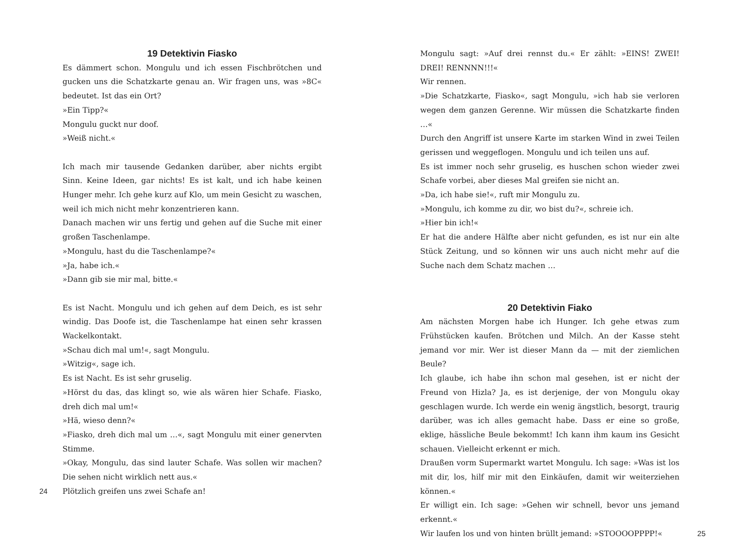19 Detektivin Fiasko
Es dämmert schon. Mongulu und ich essen Fischbrötchen und gucken uns die Schatzkarte genau an. Wir fragen uns, was »8C« bedeutet. Ist das ein Ort?
»Ein Tipp?«
Mongulu guckt nur doof.
»Weiß nicht.«
Ich mach mir tausende Gedanken darüber, aber nichts ergibt Sinn. Keine Ideen, gar nichts! Es ist kalt, und ich habe keinen Hunger mehr. Ich gehe kurz auf Klo, um mein Gesicht zu waschen, weil ich mich nicht mehr konzentrieren kann.
Danach machen wir uns fertig und gehen auf die Suche mit einer großen Taschenlampe.
»Mongulu, hast du die Taschenlampe?«
»Ja, habe ich.«
»Dann gib sie mir mal, bitte.«
Es ist Nacht. Mongulu und ich gehen auf dem Deich, es ist sehr windig. Das Doofe ist, die Taschenlampe hat einen sehr krassen Wackelkontakt.
»Schau dich mal um!«, sagt Mongulu.
»Witzig«, sage ich.
Es ist Nacht. Es ist sehr gruselig.
»Hörst du das, das klingt so, wie als wären hier Schafe. Fiasko, dreh dich mal um!«
»Hä, wieso denn?«
»Fiasko, dreh dich mal um …«, sagt Mongulu mit einer genervten Stimme.
»Okay, Mongulu, das sind lauter Schafe. Was sollen wir machen? Die sehen nicht wirklich nett aus.«
24 Plötzlich greifen uns zwei Schafe an!
Mongulu sagt: »Auf drei rennst du.« Er zählt: »EINS! ZWEI! DREI! RENNNN!!!«
Wir rennen.
»Die Schatzkarte, Fiasko«, sagt Mongulu, »ich hab sie verloren wegen dem ganzen Gerenne. Wir müssen die Schatzkarte finden …«
Durch den Angriff ist unsere Karte im starken Wind in zwei Teilen gerissen und weggeflogen. Mongulu und ich teilen uns auf.
Es ist immer noch sehr gruselig, es huschen schon wieder zwei Schafe vorbei, aber dieses Mal greifen sie nicht an.
»Da, ich habe sie!«, ruft mir Mongulu zu.
»Mongulu, ich komme zu dir, wo bist du?«, schreie ich.
»Hier bin ich!«
Er hat die andere Hälfte aber nicht gefunden, es ist nur ein alte Stück Zeitung, und so können wir uns auch nicht mehr auf die Suche nach dem Schatz machen …
20 Detektivin Fiako
Am nächsten Morgen habe ich Hunger. Ich gehe etwas zum Frühstücken kaufen. Brötchen und Milch. An der Kasse steht jemand vor mir. Wer ist dieser Mann da — mit der ziemlichen Beule?
Ich glaube, ich habe ihn schon mal gesehen, ist er nicht der Freund von Hizla? Ja, es ist derjenige, der von Mongulu okay geschlagen wurde. Ich werde ein wenig ängstlich, besorgt, traurig darüber, was ich alles gemacht habe. Dass er eine so große, eklige, hässliche Beule bekommt! Ich kann ihm kaum ins Gesicht schauen. Vielleicht erkennt er mich.
Draußen vorm Supermarkt wartet Mongulu. Ich sage: »Was ist los mit dir, los, hilf mir mit den Einkäufen, damit wir weiterziehen können.«
Er willigt ein. Ich sage: »Gehen wir schnell, bevor uns jemand erkennt.«
Wir laufen los und von hinten brüllt jemand: »STOOOOPPPP!«
25